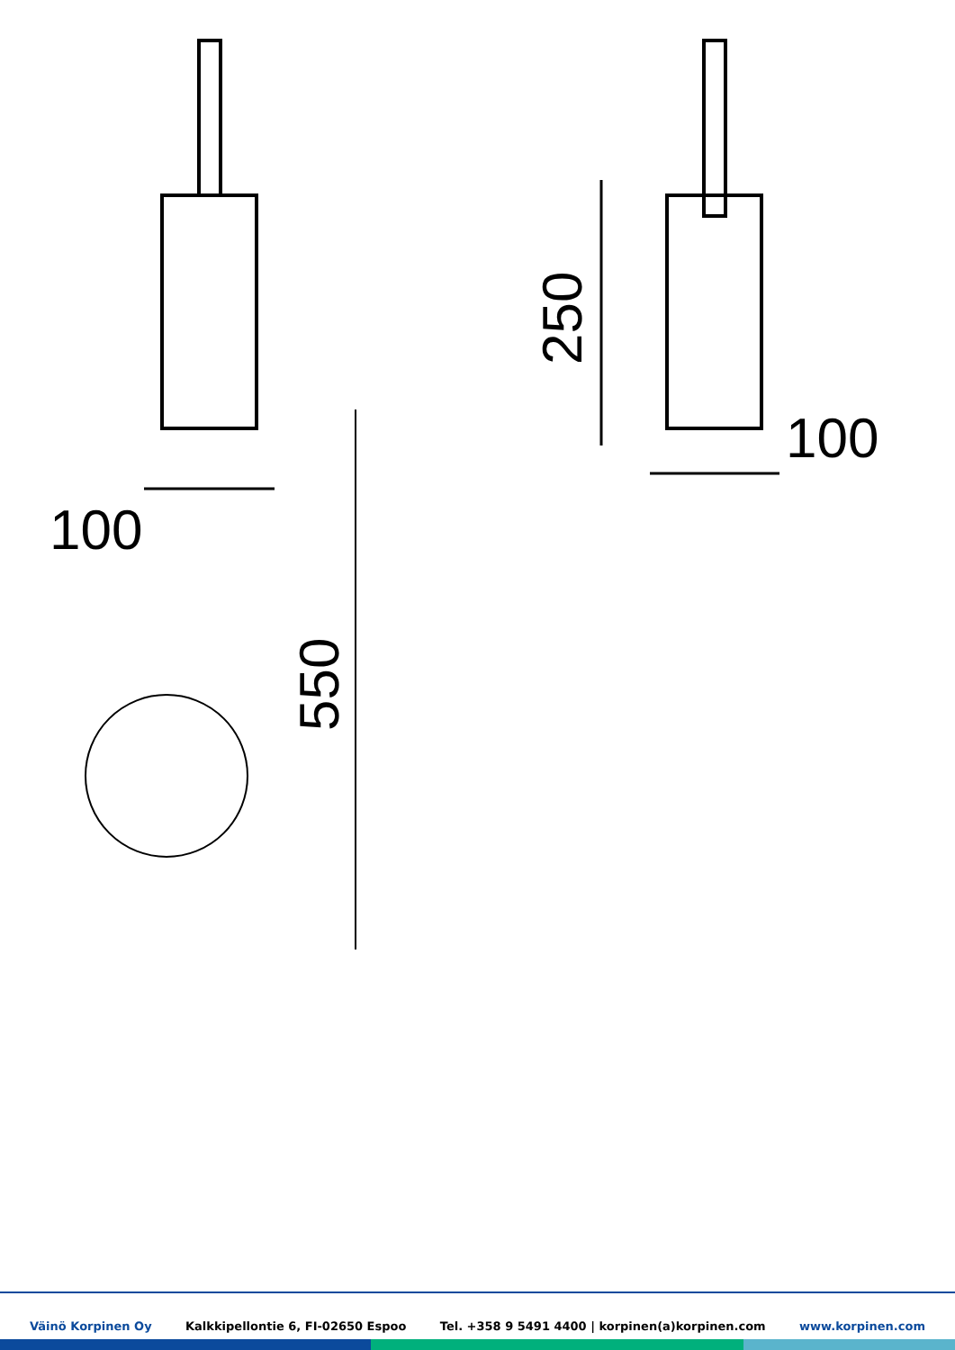100
100
250
550
Väinö Korpinen Oy Kalkkipellontie 6, FI-02650 Espoo Tel. +358 9 5491 4400 | korpinen(a)korpinen.com www.korpinen.com